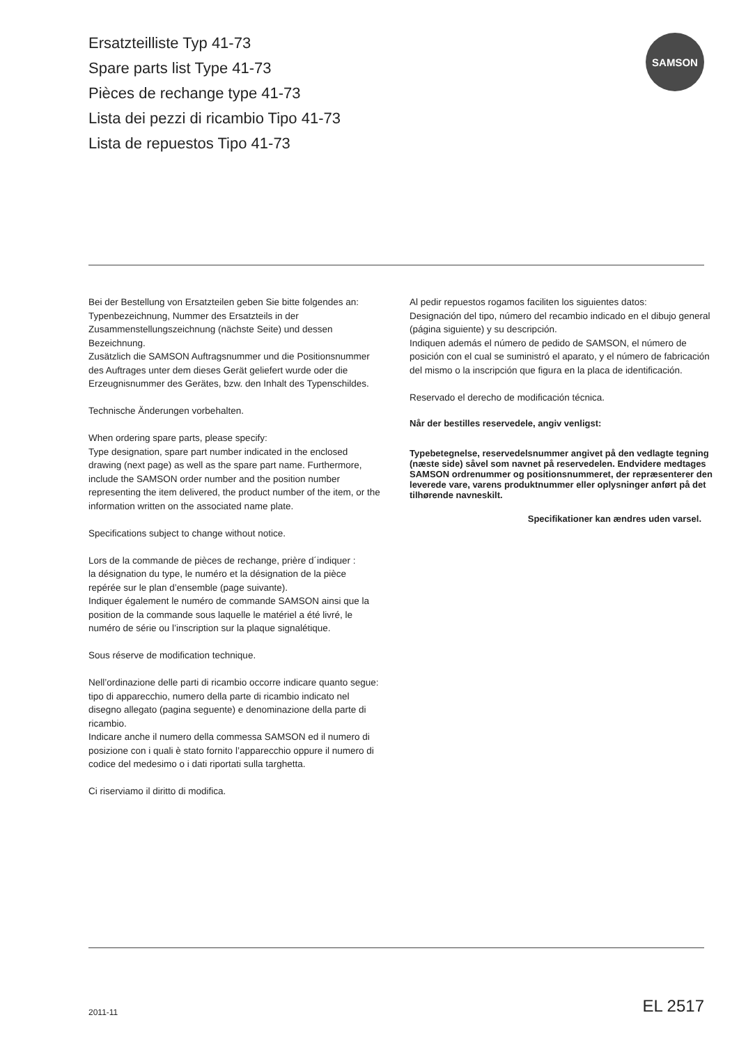Ersatzteilliste Typ 41-73
Spare parts list Type 41-73
Pièces de rechange type 41-73
Lista dei pezzi di ricambio Tipo 41-73
Lista de repuestos Tipo 41-73
SAMSON
Bei der Bestellung von Ersatzteilen geben Sie bitte folgendes an:
Typenbezeichnung, Nummer des Ersatzteils in der Zusammenstellungszeichnung (nächste Seite) und dessen Bezeichnung.
Zusätzlich die SAMSON Auftragsnummer und die Positionsnummer des Auftrages unter dem dieses Gerät geliefert wurde oder die Erzeugnisnummer des Gerätes, bzw. den Inhalt des Typenschildes.
Technische Änderungen vorbehalten.
When ordering spare parts, please specify:
Type designation, spare part number indicated in the enclosed drawing (next page) as well as the spare part name. Furthermore, include the SAMSON order number and the position number representing the item delivered, the product number of the item, or the information written on the associated name plate.
Specifications subject to change without notice.
Lors de la commande de pièces de rechange, prière d´indiquer :
la désignation du type, le numéro et la désignation de la pièce repérée sur le plan d’ensemble (page suivante).
Indiquer également le numéro de commande SAMSON ainsi que la position de la commande sous laquelle le matériel a été livré, le numéro de série ou l’inscription sur la plaque signalétique.
Sous réserve de modification technique.
Nell’ordinazione delle parti di ricambio occorre indicare quanto segue:
tipo di apparecchio, numero della parte di ricambio indicato nel disegno allegato (pagina seguente) e denominazione della parte di ricambio.
Indicare anche il numero della commessa SAMSON ed il numero di posizione con i quali è stato fornito l’apparecchio oppure il numero di codice del medesimo o i dati riportati sulla targhetta.
Ci riserviamo il diritto di modifica.
Al pedir repuestos rogamos faciliten los siguientes datos:
Designación del tipo, número del recambio indicado en el dibujo general (página siguiente) y su descripción.
Indiquen además el número de pedido de SAMSON, el número de posición con el cual se suministró el aparato, y el número de fabricación del mismo o la inscripción que figura en la placa de identificación.
Reservado el derecho de modificación técnica.
Når der bestilles reservedele, angiv venligst:
Typebetegnelse, reservedelsnummer angivet på den vedlagte tegning (næste side) såvel som navnet på reservedelen. Endvidere medtages SAMSON ordrenummer og positionsnummeret, der repræsenterer den leverede vare, varens produktnummer eller oplysninger anført på det tilhørende navneskilt.
Specifikationer kan ændres uden varsel.
2011-11 EL 2517